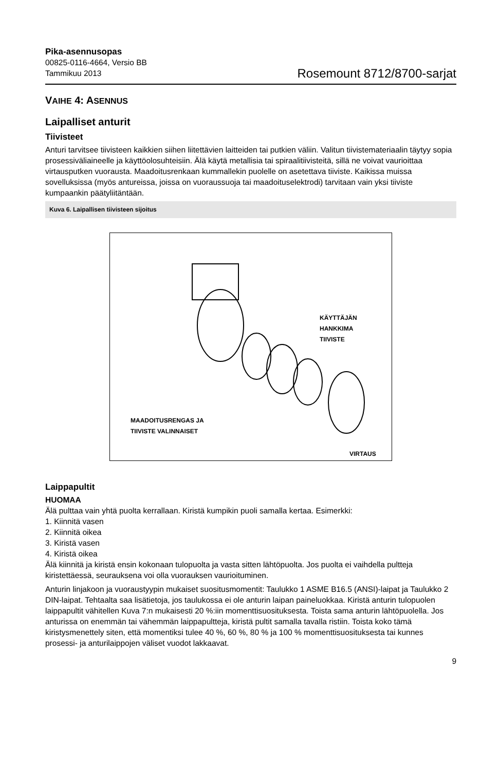Pika-asennusopas
00825-0116-4664, Versio BB
Tammikuu 2013
Rosemount 8712/8700-sarjat
VAIHE 4: ASENNUS
Laipalliset anturit
Tiivisteet
Anturi tarvitsee tiivisteen kaikkien siihen liitettävien laitteiden tai putkien väliin. Valitun tiivistemateriaalin täytyy sopia prosessiväliaineelle ja käyttöolosuhteisiin. Älä käytä metallisia tai spiraalitiivisteitä, sillä ne voivat vaurioittaa virtausputken vuorausta. Maadoitusrenkaan kummallekin puolelle on asetettava tiiviste. Kaikissa muissa sovelluksissa (myös antureissa, joissa on vuoraussuoja tai maadoituselektrodi) tarvitaan vain yksi tiiviste kumpaankin päätyliitäntään.
Kuva 6. Laipallisen tiivisteen sijoitus
KÄYTTÄJÄN
HANKKIMA
TIIVISTE
MAADOITUSRENGAS JA
TIIVISTE VALINNAISET
VIRTAUS
Laippapultit
HUOMAA
Älä pulttaa vain yhtä puolta kerrallaan. Kiristä kumpikin puoli samalla kertaa. Esimerkki:
1. Kiinnitä vasen
2. Kiinnitä oikea
3. Kiristä vasen
4. Kiristä oikea
Älä kiinnitä ja kiristä ensin kokonaan tulopuolta ja vasta sitten lähtöpuolta. Jos puolta ei vaihdella pultteja kiristettäessä, seurauksena voi olla vuorauksen vaurioituminen.
Anturin linjakoon ja vuoraustyypin mukaiset suositusmomentit: Taulukko 1 ASME B16.5 (ANSI)-laipat ja Taulukko 2 DIN-laipat. Tehtaalta saa lisätietoja, jos taulukossa ei ole anturin laipan paineluokkaa. Kiristä anturin tulopuolen laippapultit vähitellen Kuva 7:n mukaisesti 20 %:iin momenttisuosituksesta. Toista sama anturin lähtöpuolella. Jos anturissa on enemmän tai vähemmän laippapultteja, kiristä pultit samalla tavalla ristiin. Toista koko tämä kiristysmenettely siten, että momentiksi tulee 40 %, 60 %, 80 % ja 100 % momenttisuosituksesta tai kunnes prosessi- ja anturilaippojen väliset vuodot lakkaavat.
9